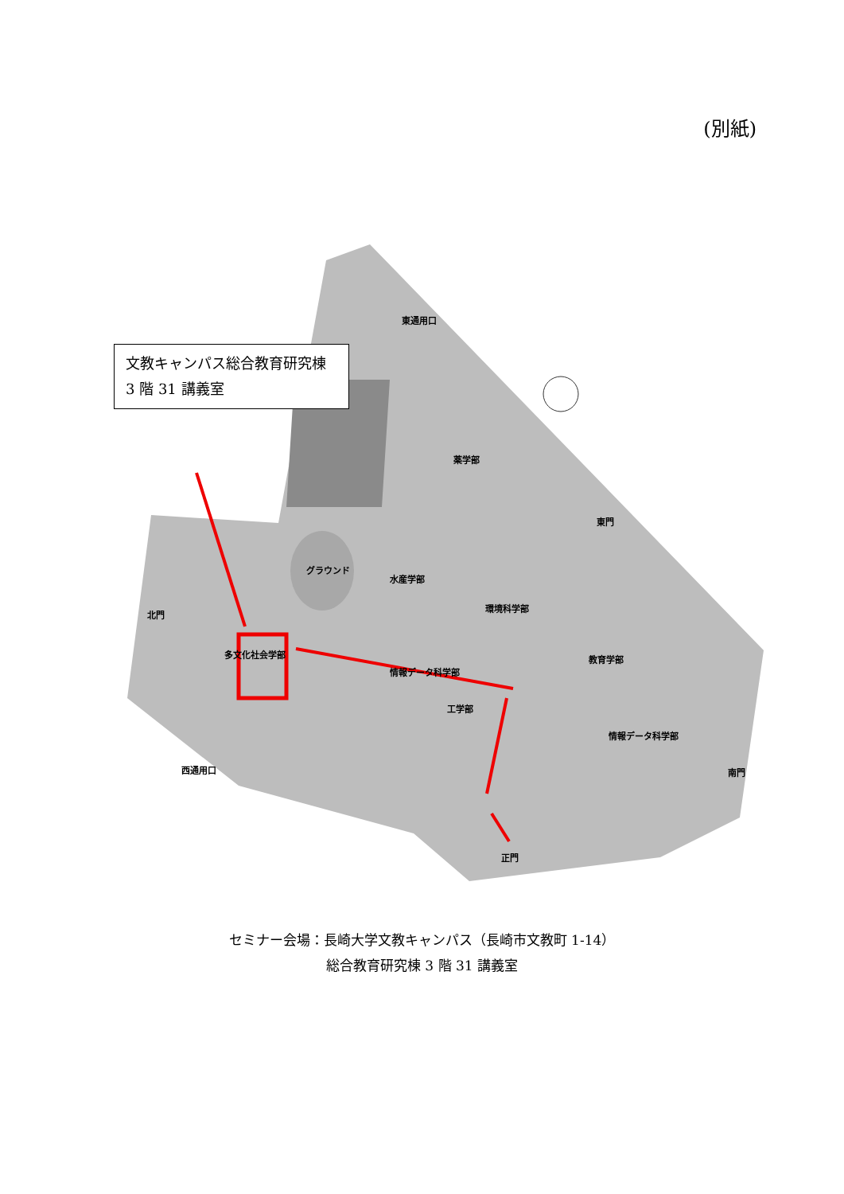(別紙)
東通用口
薬学部
東門
水産学部
環境科学部
多文化社会学部
情報データ科学部
工学部
教育学部
情報データ科学部
北門
西通用口
南門
正門
グラウンド
文教キャンパス総合教育研究棟
3 階 31 講義室
セミナー会場：長崎大学文教キャンパス（長崎市文教町 1-14）
総合教育研究棟 3 階 31 講義室